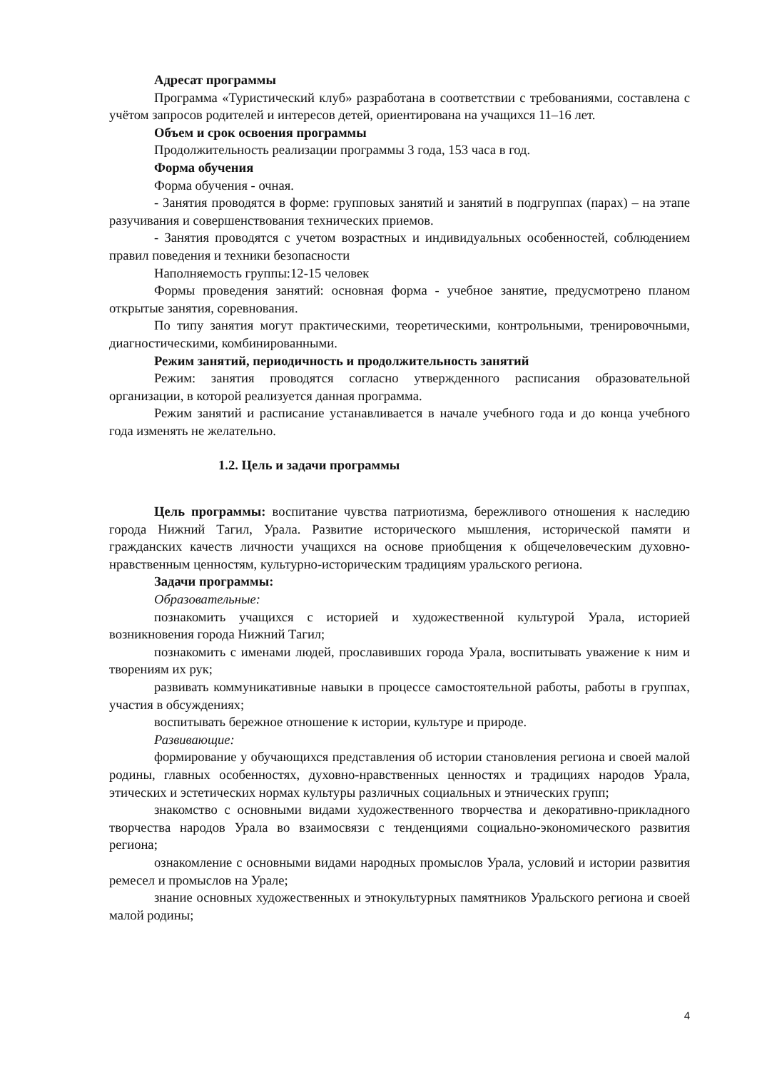Адресат программы
Программа «Туристический клуб» разработана в соответствии с требованиями, составлена с учётом запросов родителей и интересов детей, ориентирована на учащихся 11–16 лет.
Объем и срок освоения программы
Продолжительность реализации программы 3 года, 153 часа в год.
Форма обучения
Форма обучения - очная.
- Занятия проводятся в форме: групповых занятий и занятий в подгруппах (парах) – на этапе разучивания и совершенствования технических приемов.
- Занятия проводятся с учетом возрастных и индивидуальных особенностей, соблюдением правил поведения и техники безопасности
Наполняемость группы:12-15 человек
Формы проведения занятий: основная форма - учебное занятие, предусмотрено планом открытые занятия, соревнования.
По типу занятия могут практическими, теоретическими, контрольными, тренировочными, диагностическими, комбинированными.
Режим занятий, периодичность и продолжительность занятий
Режим: занятия проводятся согласно утвержденного расписания образовательной организации, в которой реализуется данная программа.
Режим занятий и расписание устанавливается в начале учебного года и до конца учебного года изменять не желательно.
1.2. Цель и задачи программы
Цель программы: воспитание чувства патриотизма, бережливого отношения к наследию города Нижний Тагил, Урала. Развитие исторического мышления, исторической памяти и гражданских качеств личности учащихся на основе приобщения к общечеловеческим духовно-нравственным ценностям, культурно-историческим традициям уральского региона.
Задачи программы:
Образовательные:
познакомить учащихся с историей и художественной культурой Урала, историей возникновения города Нижний Тагил;
познакомить с именами людей, прославивших города Урала, воспитывать уважение к ним и творениям их рук;
развивать коммуникативные навыки в процессе самостоятельной работы, работы в группах, участия в обсуждениях;
воспитывать бережное отношение к истории, культуре и природе.
Развивающие:
формирование у обучающихся представления об истории становления региона и своей малой родины, главных особенностях, духовно-нравственных ценностях и традициях народов Урала, этических и эстетических нормах культуры различных социальных и этнических групп;
знакомство с основными видами художественного творчества и декоративно-прикладного творчества народов Урала во взаимосвязи с тенденциями социально-экономического развития региона;
ознакомление с основными видами народных промыслов Урала, условий и истории развития ремесел и промыслов на Урале;
знание основных художественных и этнокультурных памятников Уральского региона и своей малой родины;
4